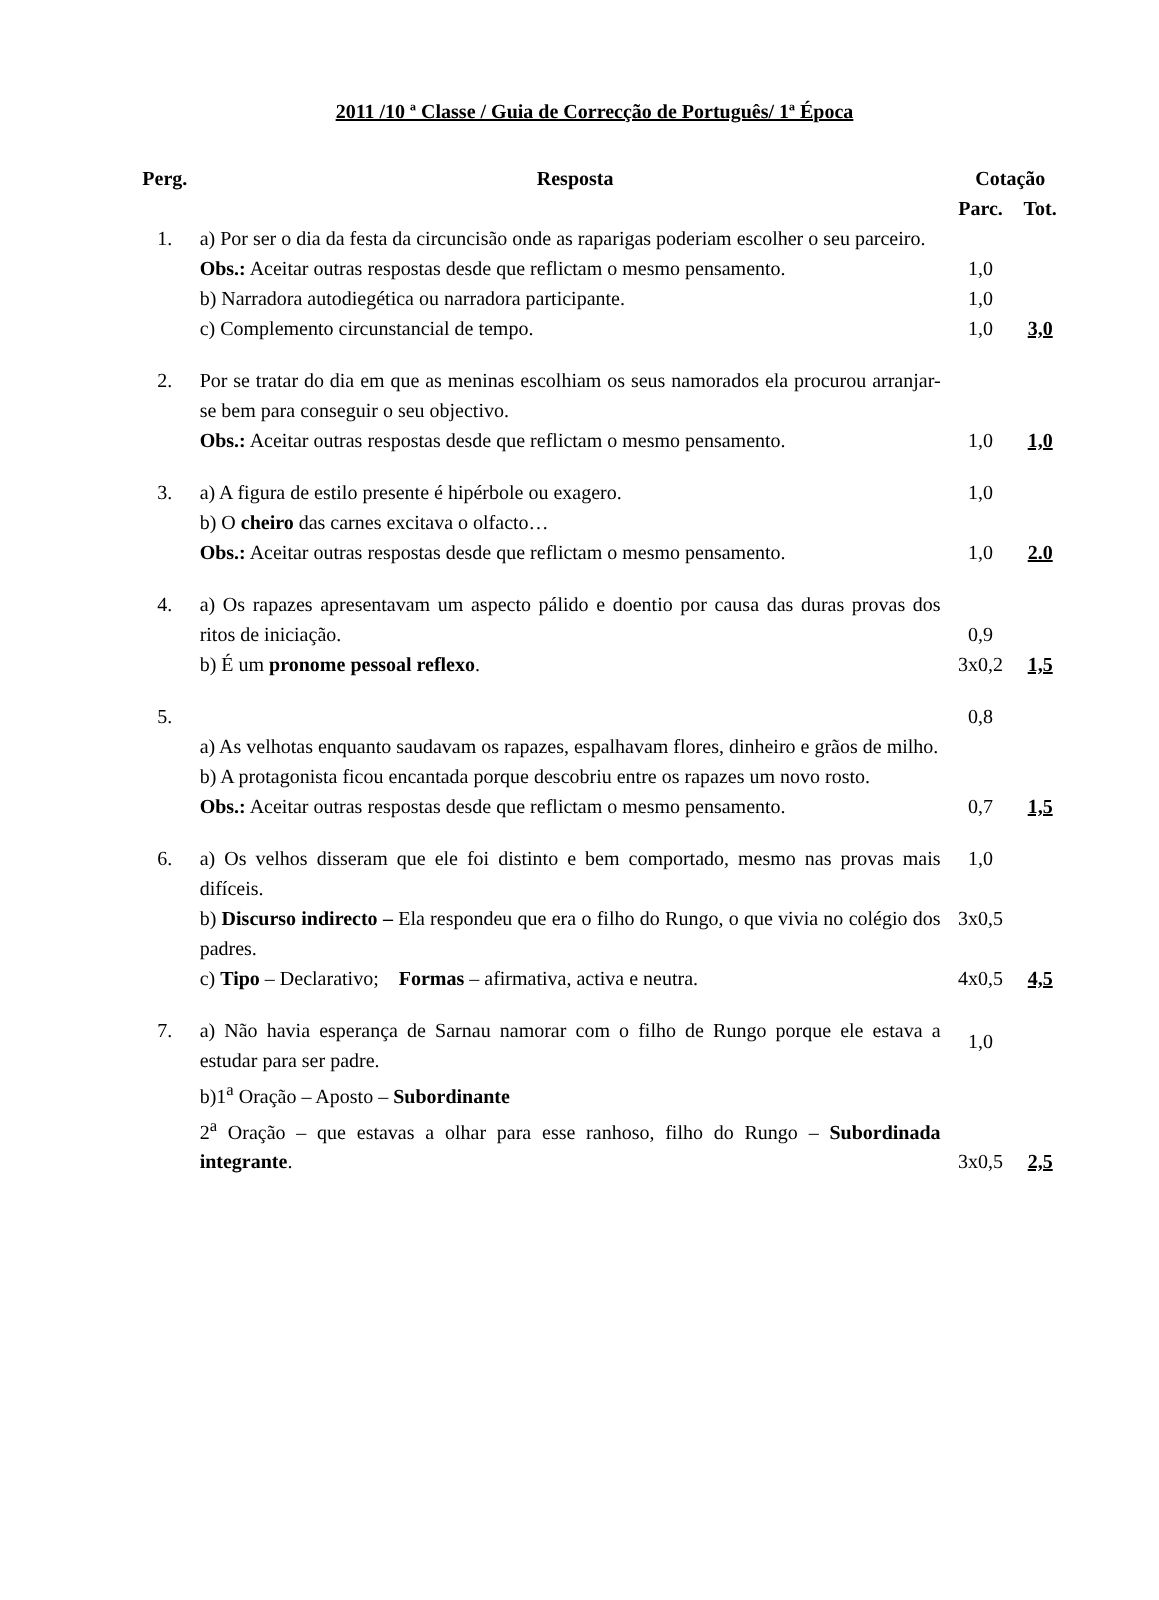2011 /10 ª Classe / Guia de Correcção de Português/ 1ª Época
| Perg. | Resposta | Cotação | |
| --- | --- | --- | --- |
| | | Parc. | Tot. |
| 1. | a) Por ser o dia da festa da circuncisão onde as raparigas poderiam escolher o seu parceiro. Obs.: Aceitar outras respostas desde que reflictam o mesmo pensamento. b) Narradora autodiegética ou narradora participante. c) Complemento circunstancial de tempo. | 1,0 1,0 1,0 | 3,0 |
| 2. | Por se tratar do dia em que as meninas escolhiam os seus namorados ela procurou arranjar-se bem para conseguir o seu objectivo. Obs.: Aceitar outras respostas desde que reflictam o mesmo pensamento. | 1,0 | 1,0 |
| 3. | a) A figura de estilo presente é hipérbole ou exagero. b) O cheiro das carnes excitava o olfacto… Obs.: Aceitar outras respostas desde que reflictam o mesmo pensamento. | 1,0 1,0 | 2.0 |
| 4. | a) Os rapazes apresentavam um aspecto pálido e doentio por causa das duras provas dos ritos de iniciação. b) É um pronome pessoal reflexo . | 0,9 3x0,2 | 1,5 |
| 5. | a) As velhotas enquanto saudavam os rapazes, espalhavam flores, dinheiro e grãos de milho. b) A protagonista ficou encantada porque descobriu entre os rapazes um novo rosto. Obs.: Aceitar outras respostas desde que reflictam o mesmo pensamento. | 0,8 0,7 | 1,5 |
| 6. | a) Os velhos disseram que ele foi distinto e bem comportado, mesmo nas provas mais difíceis. b) Discurso indirecto – Ela respondeu que era o filho do Rungo, o que vivia no colégio dos padres. c) Tipo – Declarativo; Formas – afirmativa, activa e neutra. | 1,0 3x0,5 4x0,5 | 4,5 |
| 7. | a) Não havia esperança de Sarnau namorar com o filho de Rungo porque ele estava a estudar para ser padre. b)1<sup>a</sup> Oração – Aposto – Subordinante 2<sup>a</sup> Oração – que estavas a olhar para esse ranhoso, filho do Rungo – Subordinada integrante . | 1,0 3x0,5 | 2,5 |